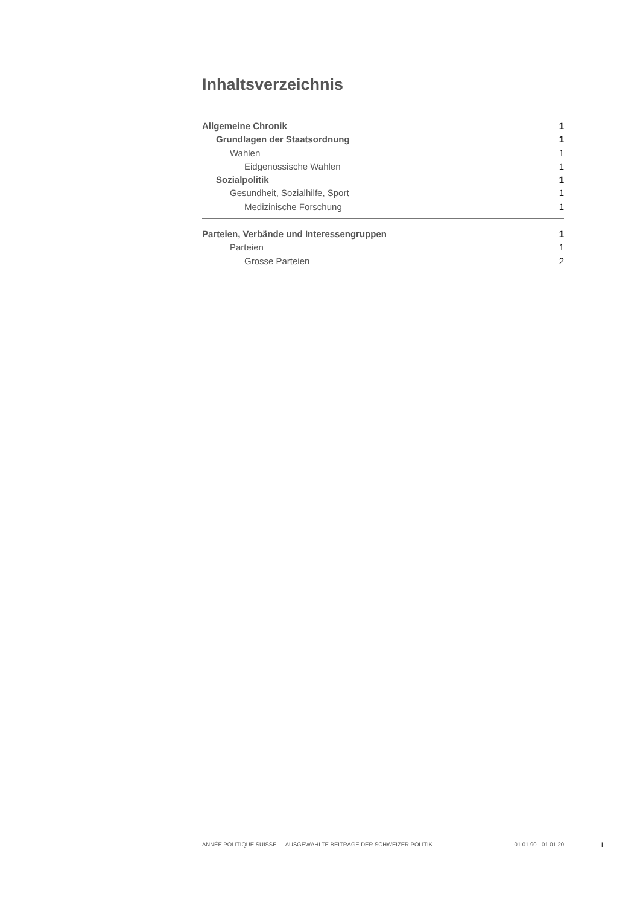Inhaltsverzeichnis
Allgemeine Chronik 1
Grundlagen der Staatsordnung 1
Wahlen 1
Eidgenössische Wahlen 1
Sozialpolitik 1
Gesundheit, Sozialhilfe, Sport 1
Medizinische Forschung 1
Parteien, Verbände und Interessengruppen 1
Parteien 1
Grosse Parteien 2
ANNÉE POLITIQUE SUISSE — AUSGEWÄHLTE BEITRÄGE DER SCHWEIZER POLITIK 01.01.90 - 01.01.20
I